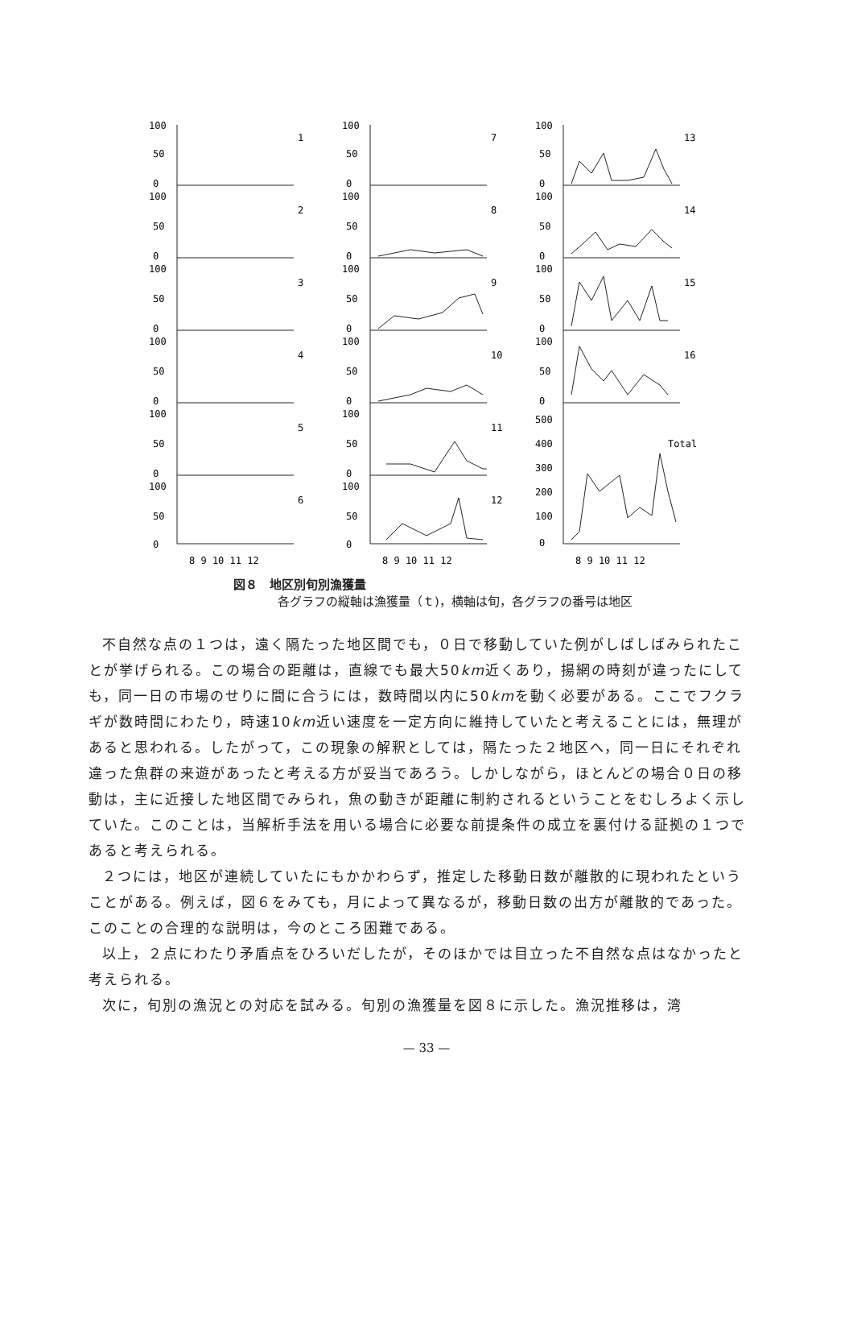100
50
0
1
100
50
0
2
100
50
0
3
100
50
0
4
100
50
0
5
100
50
0
6
100
50
0
7
100
50
0
8
100
50
0
9
100
50
0
10
100
50
0
11
100
50
0
12
100
50
0
13
100
50
0
14
100
50
0
15
100
50
0
16
500
400
300
200
100
0
Total
8 9 10 11 12
8 9 10 11 12
8 9 10 11 12
図８　地区別旬別漁獲量
各グラフの縦軸は漁獲量（ｔ)，横軸は旬，各グラフの番号は地区
不自然な点の１つは，遠く隔たった地区間でも，０日で移動していた例がしばしばみられたことが挙げられる。この場合の距離は，直線でも最大50km近くあり，揚網の時刻が違ったにしても，同一日の市場のせりに間に合うには，数時間以内に50kmを動く必要がある。ここでフクラギが数時間にわたり，時速10km近い速度を一定方向に維持していたと考えることには，無理があると思われる。したがって，この現象の解釈としては，隔たった２地区へ，同一日にそれぞれ違った魚群の来遊があったと考える方が妥当であろう。しかしながら，ほとんどの場合０日の移動は，主に近接した地区間でみられ，魚の動きが距離に制約されるということをむしろよく示していた。このことは，当解析手法を用いる場合に必要な前提条件の成立を裏付ける証拠の１つであると考えられる。
２つには，地区が連続していたにもかかわらず，推定した移動日数が離散的に現われたということがある。例えば，図６をみても，月によって異なるが，移動日数の出方が離散的であった。このことの合理的な説明は，今のところ困難である。
以上，２点にわたり矛盾点をひろいだしたが，そのほかでは目立った不自然な点はなかったと考えられる。
次に，旬別の漁況との対応を試みる。旬別の漁獲量を図８に示した。漁況推移は，湾
— 33 —